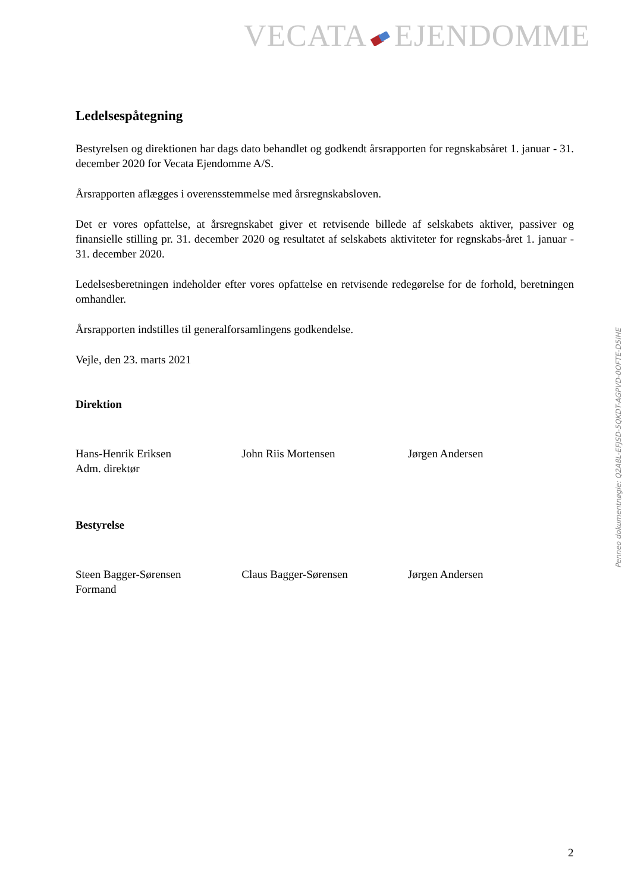VECATAEJENDOMME
Ledelsespåtegning
Bestyrelsen og direktionen har dags dato behandlet og godkendt årsrapporten for regnskabsåret 1. januar - 31. december 2020 for Vecata Ejendomme A/S.
Årsrapporten aflægges i overensstemmelse med årsregnskabsloven.
Det er vores opfattelse, at årsregnskabet giver et retvisende billede af selskabets aktiver, passiver og finansielle stilling pr. 31. december 2020 og resultatet af selskabets aktiviteter for regnskabs-året 1. januar - 31. december 2020.
Ledelsesberetningen indeholder efter vores opfattelse en retvisende redegørelse for de forhold, beretningen omhandler.
Årsrapporten indstilles til generalforsamlingens godkendelse.
Vejle, den 23. marts 2021
Direktion
Hans-Henrik Eriksen
Adm. direktør
John Riis Mortensen Jørgen Andersen
Bestyrelse
Steen Bagger-Sørensen
Formand
Claus Bagger-Sørensen Jørgen Andersen
Penneo dokumentnøgle: Q2A8L-EFJSD-5QKDT-AGPVD-0OFTE-D5IHE
2